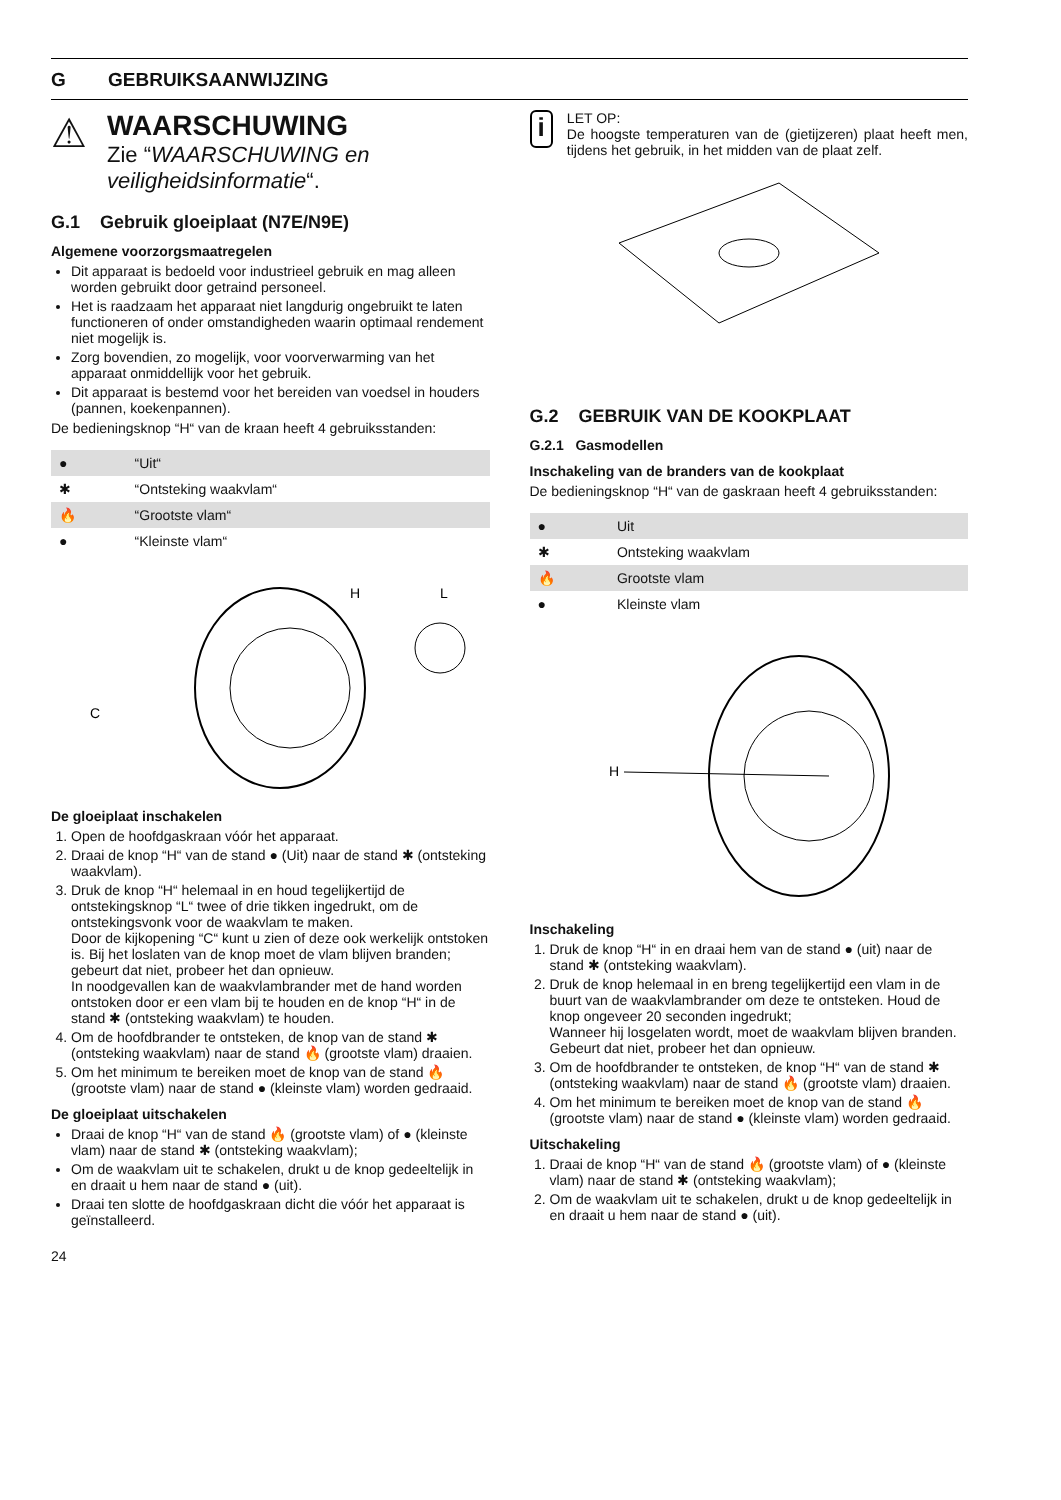G GEBRUIKSAANWIJZING
⚠
WAARSCHUWING
Zie “WAARSCHUWING en veiligheidsinformatie“.
G.1 Gebruik gloeiplaat (N7E/N9E)
Algemene voorzorgsmaatregelen
Dit apparaat is bedoeld voor industrieel gebruik en mag alleen worden gebruikt door getraind personeel.
Het is raadzaam het apparaat niet langdurig ongebruikt te laten functioneren of onder omstandigheden waarin optimaal rendement niet mogelijk is.
Zorg bovendien, zo mogelijk, voor voorverwarming van het apparaat onmiddellijk voor het gebruik.
Dit apparaat is bestemd voor het bereiden van voedsel in houders (pannen, koekenpannen).
De bedieningsknop “H“ van de kraan heeft 4 gebruiksstanden:
| ● | “Uit“ |
| ✱ | “Ontsteking waakvlam“ |
| 🔥 | “Grootste vlam“ |
| ● | “Kleinste vlam“ |
C
H
L
De gloeiplaat inschakelen
1. Open de hoofdgaskraan vóór het apparaat.
2. Draai de knop “H“ van de stand ● (Uit) naar de stand ✱ (ontsteking waakvlam).
3. Druk de knop “H“ helemaal in en houd tegelijkertijd de ontstekingsknop “L“ twee of drie tikken ingedrukt, om de ontstekingsvonk voor de waakvlam te maken.
Door de kijkopening “C“ kunt u zien of deze ook werkelijk ontstoken is. Bij het loslaten van de knop moet de vlam blijven branden; gebeurt dat niet, probeer het dan opnieuw.
In noodgevallen kan de waakvlambrander met de hand worden ontstoken door er een vlam bij te houden en de knop “H“ in de stand ✱ (ontsteking waakvlam) te houden.
4. Om de hoofdbrander te ontsteken, de knop van de stand ✱ (ontsteking waakvlam) naar de stand 🔥 (grootste vlam) draaien.
5. Om het minimum te bereiken moet de knop van de stand 🔥 (grootste vlam) naar de stand ● (kleinste vlam) worden gedraaid.
De gloeiplaat uitschakelen
Draai de knop “H“ van de stand 🔥 (grootste vlam) of ● (kleinste vlam) naar de stand ✱ (ontsteking waakvlam);
Om de waakvlam uit te schakelen, drukt u de knop gedeeltelijk in en draait u hem naar de stand ● (uit).
Draai ten slotte de hoofdgaskraan dicht die vóór het apparaat is geïnstalleerd.
24
i
LET OP:
De hoogste temperaturen van de (gietijzeren) plaat heeft men, tijdens het gebruik, in het midden van de plaat zelf.
G.2 GEBRUIK VAN DE KOOKPLAAT
G.2.1 Gasmodellen
Inschakeling van de branders van de kookplaat
De bedieningsknop “H“ van de gaskraan heeft 4 gebruiksstanden:
| ● | Uit |
| ✱ | Ontsteking waakvlam |
| 🔥 | Grootste vlam |
| ● | Kleinste vlam |
H
Inschakeling
1. Druk de knop “H“ in en draai hem van de stand ● (uit) naar de stand ✱ (ontsteking waakvlam).
2. Druk de knop helemaal in en breng tegelijkertijd een vlam in de buurt van de waakvlambrander om deze te ontsteken. Houd de knop ongeveer 20 seconden ingedrukt;
Wanneer hij losgelaten wordt, moet de waakvlam blijven branden. Gebeurt dat niet, probeer het dan opnieuw.
3. Om de hoofdbrander te ontsteken, de knop “H“ van de stand ✱ (ontsteking waakvlam) naar de stand 🔥 (grootste vlam) draaien.
4. Om het minimum te bereiken moet de knop van de stand 🔥 (grootste vlam) naar de stand ● (kleinste vlam) worden gedraaid.
Uitschakeling
1. Draai de knop “H“ van de stand 🔥 (grootste vlam) of ● (kleinste vlam) naar de stand ✱ (ontsteking waakvlam);
2. Om de waakvlam uit te schakelen, drukt u de knop gedeeltelijk in en draait u hem naar de stand ● (uit).